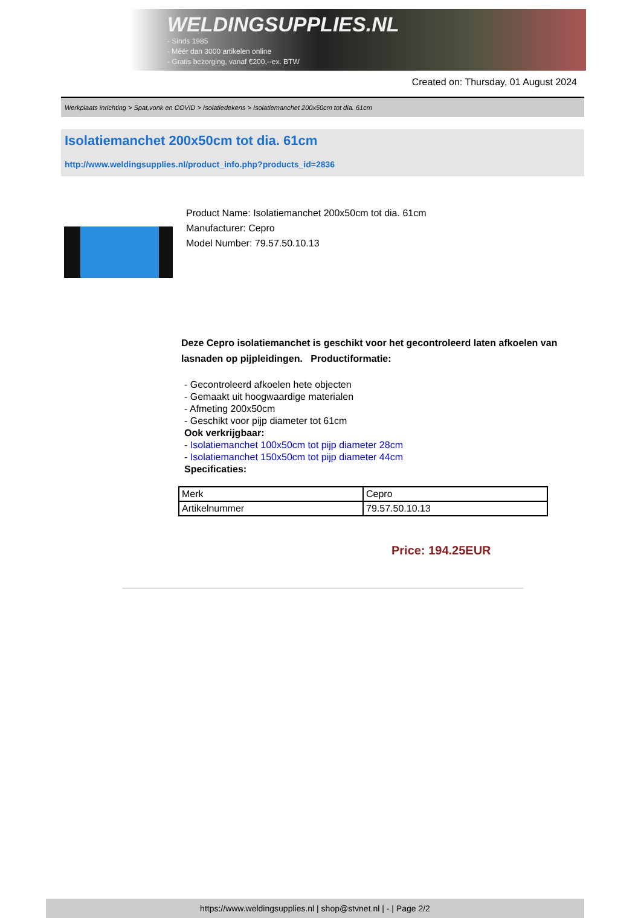WELDINGSUPPLIES.NL
- Sinds 1985
- Méér dan 3000 artikelen online
- Gratis bezorging, vanaf €200,--ex. BTW
Created on: Thursday, 01 August 2024
Werkplaats inrichting > Spat,vonk en COVID > Isolatiedekens > Isolatiemanchet 200x50cm tot dia. 61cm
Isolatiemanchet 200x50cm tot dia. 61cm
http://www.weldingsupplies.nl/product_info.php?products_id=2836
Product Name: Isolatiemanchet 200x50cm tot dia. 61cm
Manufacturer: Cepro
Model Number: 79.57.50.10.13
Deze Cepro isolatiemanchet is geschikt voor het gecontroleerd laten afkoelen van lasnaden op pijpleidingen. Productiformatie:
- Gecontroleerd afkoelen hete objecten
- Gemaakt uit hoogwaardige materialen
- Afmeting 200x50cm
- Geschikt voor pijp diameter tot 61cm
Ook verkrijgbaar:
- Isolatiemanchet 100x50cm tot pijp diameter 28cm
- Isolatiemanchet 150x50cm tot pijp diameter 44cm
Specificaties:
| Merk | Cepro |
| Artikelnummer | 79.57.50.10.13 |
Price: 194.25EUR
https://www.weldingsupplies.nl | shop@stvnet.nl | - | Page 2/2